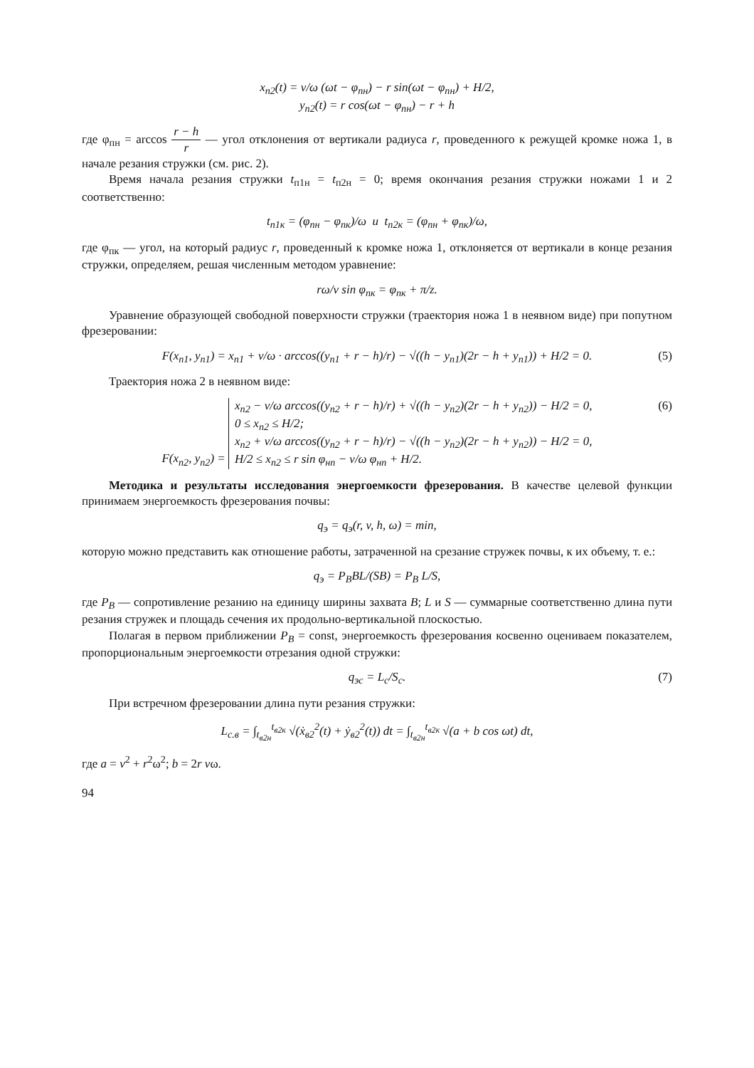x<sub>п2</sub>(t) = v/ω (ωt − φ<sub>пн</sub>) − r sin(ωt − φ<sub>пн</sub>) + H/2,
y<sub>п2</sub>(t) = r cos(ωt − φ<sub>пн</sub>) − r + h
где φ<sub>пн</sub> = arccos r − h r — угол отклонения от вертикали радиуса r, проведенного к режущей кромке ножа 1, в начале резания стружки (см. рис. 2).
Время начала резания стружки t<sub>п1н</sub> = t<sub>п2н</sub> = 0; время окончания резания стружки ножами 1 и 2 соответственно:
t<sub>п1к</sub> = (φ<sub>пн</sub> − φ<sub>пк</sub>)/ω и t<sub>п2к</sub> = (φ<sub>пн</sub> + φ<sub>пк</sub>)/ω,
где φ<sub>пк</sub> — угол, на который радиус r, проведенный к кромке ножа 1, отклоняется от вертикали в конце резания стружки, определяем, решая численным методом уравнение:
rω/v sin φ<sub>пк</sub> = φ<sub>пк</sub> + π/z.
Уравнение образующей свободной поверхности стружки (траектория ножа 1 в неявном виде) при попутном фрезеровании:
F(x<sub>п1</sub>, y<sub>п1</sub>) = x<sub>п1</sub> + v/ω · arccos((y<sub>п1</sub> + r − h)/r) − √((h − y<sub>п1</sub>)(2r − h + y<sub>п1</sub>)) + H/2 = 0. (5)
Траектория ножа 2 в неявном виде:
F(x<sub>п2</sub>, y<sub>п2</sub>) = x<sub>п2</sub> − v/ω arccos((y<sub>п2</sub> + r − h)/r) + √((h − y<sub>п2</sub>)(2r − h + y<sub>п2</sub>)) − H/2 = 0,
0 ≤ x<sub>п2</sub> ≤ H/2;
x<sub>п2</sub> + v/ω arccos((y<sub>п2</sub> + r − h)/r) − √((h − y<sub>п2</sub>)(2r − h + y<sub>п2</sub>)) − H/2 = 0,
H/2 ≤ x<sub>п2</sub> ≤ r sin φ<sub>нп</sub> − v/ω φ<sub>нп</sub> + H/2.
(6)
Методика и результаты исследования энергоемкости фрезерования. В качестве целевой функции принимаем энергоемкость фрезерования почвы:
q<sub>э</sub> = q<sub>э</sub>(r, v, h, ω) = min,
которую можно представить как отношение работы, затраченной на срезание стружек почвы, к их объему, т. е.:
q<sub>э</sub> = P<sub>B</sub>BL/(SB) = P<sub>B</sub> L/S,
где P<sub>B</sub> — сопротивление резанию на единицу ширины захвата B; L и S — суммарные соответственно длина пути резания стружек и площадь сечения их продольно-вертикальной плоскостью.
Полагая в первом приближении P<sub>B</sub> = const, энергоемкость фрезерования косвенно оцениваем показателем, пропорциональным энергоемкости отрезания одной стружки:
q<sub>эс</sub> = L<sub>c</sub>/S<sub>c</sub>. (7)
При встречном фрезеровании длина пути резания стружки:
L<sub>с.в</sub> = ∫<sub>t<sub>в2н</sub></sub><sup>t<sub>в2к</sub></sup> √(ẋ<sub>в2</sub><sup>2</sup>(t) + ẏ<sub>в2</sub><sup>2</sup>(t)) dt = ∫<sub>t<sub>в2н</sub></sub><sup>t<sub>в2к</sub></sup> √(a + b cos ωt) dt,
где a = v<sup>2</sup> + r<sup>2</sup>ω<sup>2</sup>; b = 2r vω.
94